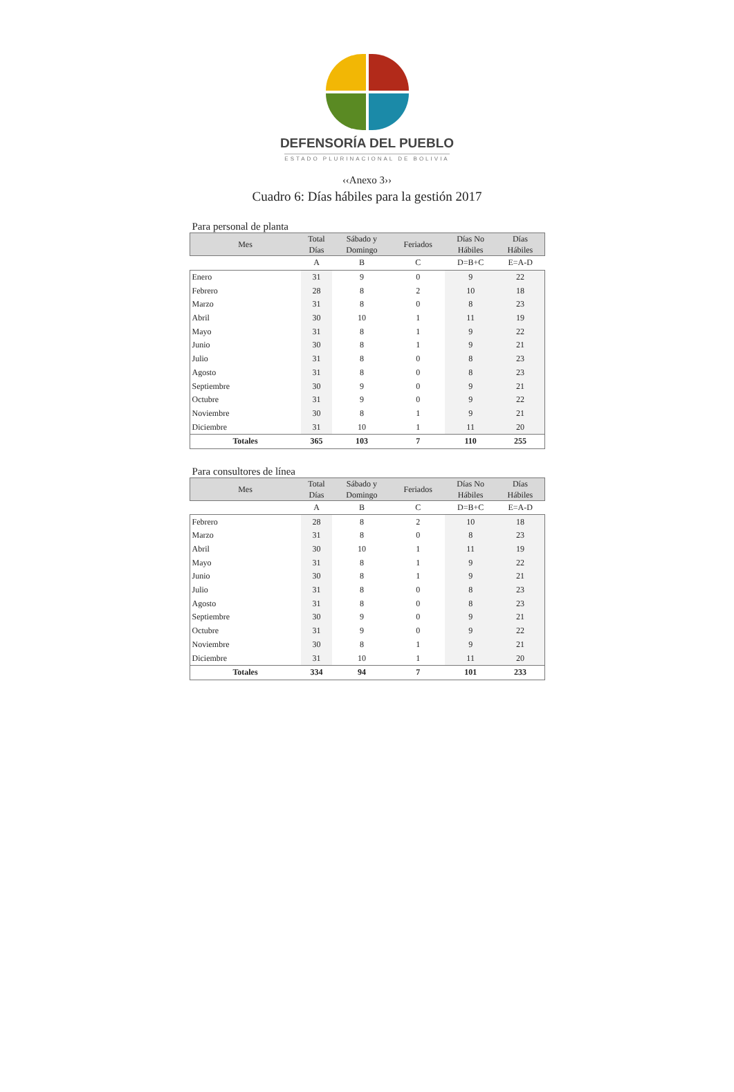DEFENSORÍA DEL PUEBLO
ESTADO PLURINACIONAL DE BOLIVIA
‹‹Anexo 3››
Cuadro 6: Días hábiles para la gestión 2017
Para personal de planta
| Mes | Total Días | Sábado y Domingo | Feriados | Días No Hábiles | Días Hábiles |
| --- | --- | --- | --- | --- | --- |
| | A | B | C | D=B+C | E=A-D |
| Enero | 31 | 9 | 0 | 9 | 22 |
| Febrero | 28 | 8 | 2 | 10 | 18 |
| Marzo | 31 | 8 | 0 | 8 | 23 |
| Abril | 30 | 10 | 1 | 11 | 19 |
| Mayo | 31 | 8 | 1 | 9 | 22 |
| Junio | 30 | 8 | 1 | 9 | 21 |
| Julio | 31 | 8 | 0 | 8 | 23 |
| Agosto | 31 | 8 | 0 | 8 | 23 |
| Septiembre | 30 | 9 | 0 | 9 | 21 |
| Octubre | 31 | 9 | 0 | 9 | 22 |
| Noviembre | 30 | 8 | 1 | 9 | 21 |
| Diciembre | 31 | 10 | 1 | 11 | 20 |
| Totales | 365 | 103 | 7 | 110 | 255 |
Para consultores de línea
| Mes | Total Días | Sábado y Domingo | Feriados | Días No Hábiles | Días Hábiles |
| --- | --- | --- | --- | --- | --- |
| | A | B | C | D=B+C | E=A-D |
| Febrero | 28 | 8 | 2 | 10 | 18 |
| Marzo | 31 | 8 | 0 | 8 | 23 |
| Abril | 30 | 10 | 1 | 11 | 19 |
| Mayo | 31 | 8 | 1 | 9 | 22 |
| Junio | 30 | 8 | 1 | 9 | 21 |
| Julio | 31 | 8 | 0 | 8 | 23 |
| Agosto | 31 | 8 | 0 | 8 | 23 |
| Septiembre | 30 | 9 | 0 | 9 | 21 |
| Octubre | 31 | 9 | 0 | 9 | 22 |
| Noviembre | 30 | 8 | 1 | 9 | 21 |
| Diciembre | 31 | 10 | 1 | 11 | 20 |
| Totales | 334 | 94 | 7 | 101 | 233 |